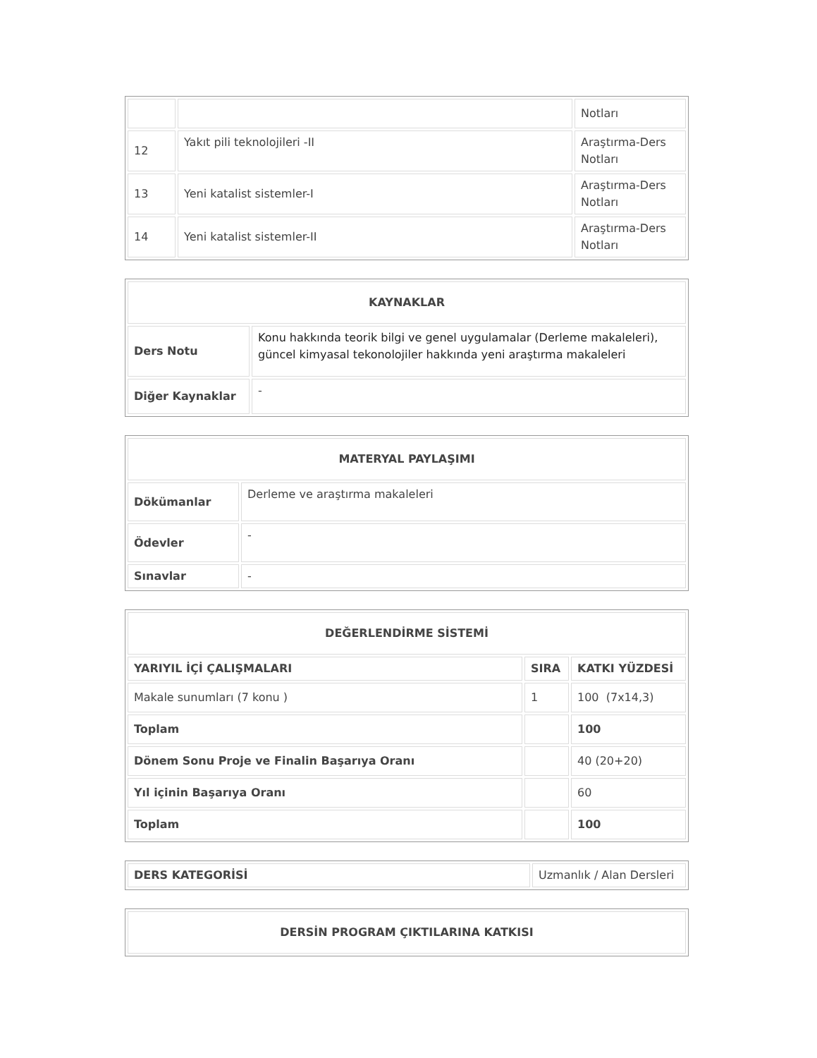| | | Notları |
| 12 | Yakıt pili teknolojileri -II | Araştırma-Ders Notları |
| 13 | Yeni katalist sistemler-I | Araştırma-Ders Notları |
| 14 | Yeni katalist sistemler-II | Araştırma-Ders Notları |
| KAYNAKLAR | |
| --- | --- |
| Ders Notu | Konu hakkında teorik bilgi ve genel uygulamalar (Derleme makaleleri), güncel kimyasal tekonolojiler hakkında yeni araştırma makaleleri |
| Diğer Kaynaklar | - |
| MATERYAL PAYLAŞIMI | |
| --- | --- |
| Dökümanlar | Derleme ve araştırma makaleleri |
| Ödevler | - |
| Sınavlar | - |
| DEĞERLENDİRME SİSTEMİ | | |
| --- | --- | --- |
| YARIYIL İÇİ ÇALIŞMALARI | SIRA | KATKI YÜZDESİ |
| Makale sunumları (7 konu ) | 1 | 100 (7x14,3) |
| Toplam | | 100 |
| Dönem Sonu Proje ve Finalin Başarıya Oranı | | 40 (20+20) |
| Yıl içinin Başarıya Oranı | | 60 |
| Toplam | | 100 |
| DERS KATEGORİSİ | Uzmanlık / Alan Dersleri |
| DERSİN PROGRAM ÇIKTILARINA KATKISI |
| --- |